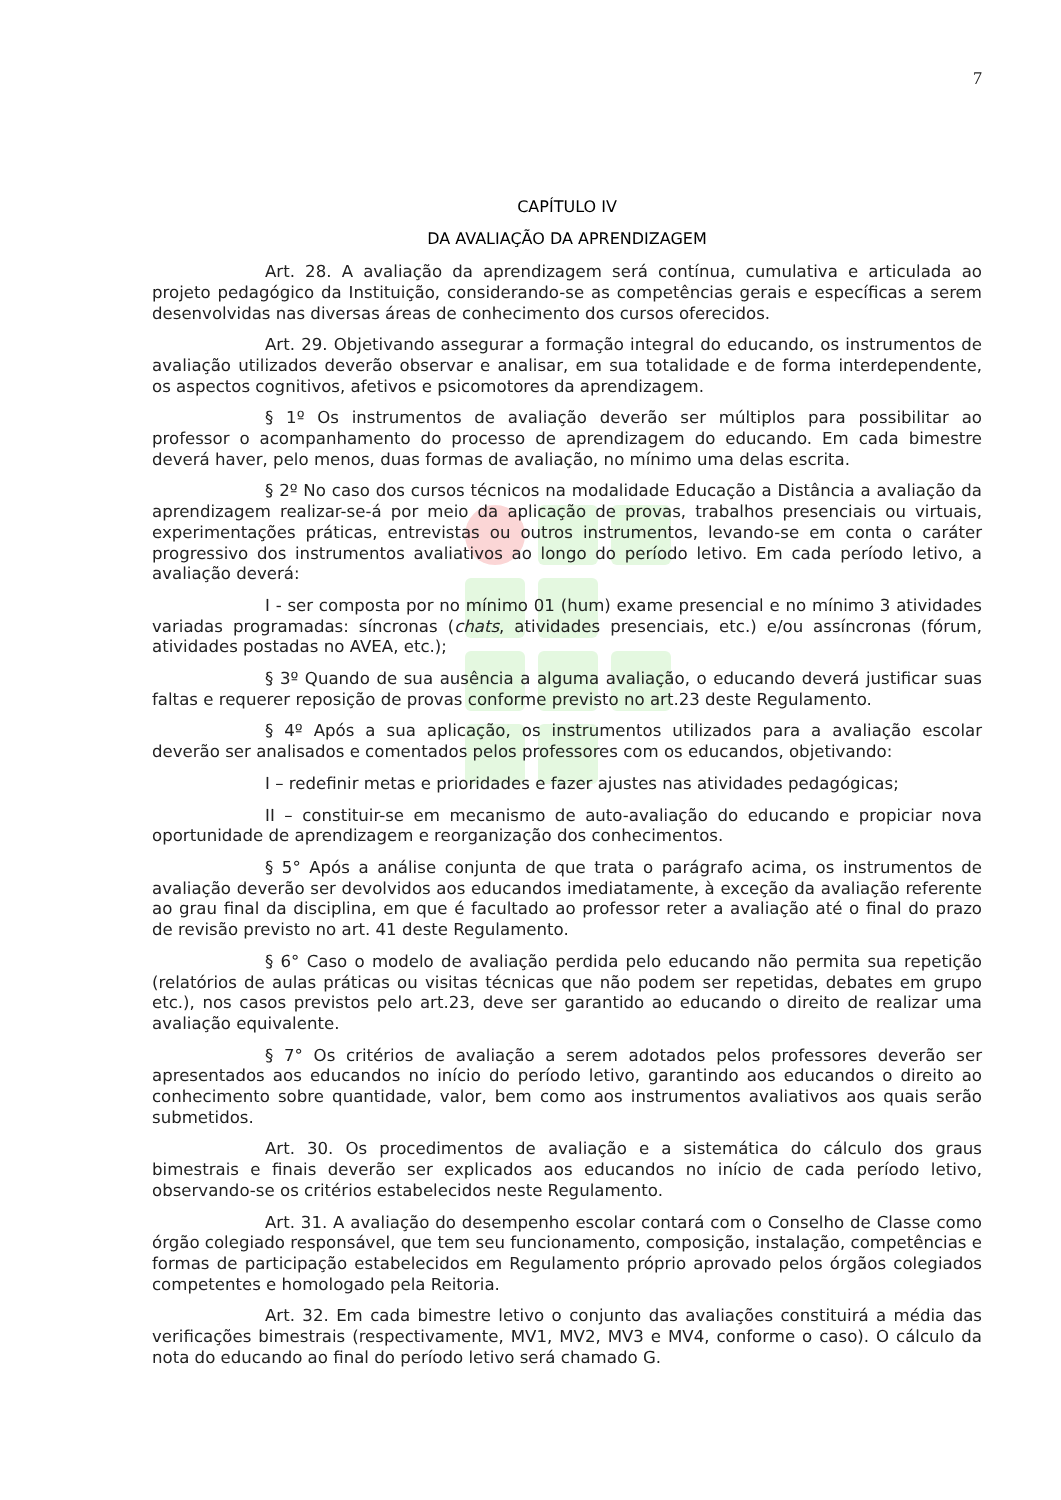7
CAPÍTULO IV
DA AVALIAÇÃO DA APRENDIZAGEM
Art. 28. A avaliação da aprendizagem será contínua, cumulativa e articulada ao projeto pedagógico da Instituição, considerando-se as competências gerais e específicas a serem desenvolvidas nas diversas áreas de conhecimento dos cursos oferecidos.
Art. 29. Objetivando assegurar a formação integral do educando, os instrumentos de avaliação utilizados deverão observar e analisar, em sua totalidade e de forma interdependente, os aspectos cognitivos, afetivos e psicomotores da aprendizagem.
§ 1º Os instrumentos de avaliação deverão ser múltiplos para possibilitar ao professor o acompanhamento do processo de aprendizagem do educando. Em cada bimestre deverá haver, pelo menos, duas formas de avaliação, no mínimo uma delas escrita.
§ 2º No caso dos cursos técnicos na modalidade Educação a Distância a avaliação da aprendizagem realizar-se-á por meio da aplicação de provas, trabalhos presenciais ou virtuais, experimentações práticas, entrevistas ou outros instrumentos, levando-se em conta o caráter progressivo dos instrumentos avaliativos ao longo do período letivo. Em cada período letivo, a avaliação deverá:
I - ser composta por no mínimo 01 (hum) exame presencial e no mínimo 3 atividades variadas programadas: síncronas (chats, atividades presenciais, etc.) e/ou assíncronas (fórum, atividades postadas no AVEA, etc.);
§ 3º Quando de sua ausência a alguma avaliação, o educando deverá justificar suas faltas e requerer reposição de provas conforme previsto no art.23 deste Regulamento.
§ 4º Após a sua aplicação, os instrumentos utilizados para a avaliação escolar deverão ser analisados e comentados pelos professores com os educandos, objetivando:
I – redefinir metas e prioridades e fazer ajustes nas atividades pedagógicas;
II – constituir-se em mecanismo de auto-avaliação do educando e propiciar nova oportunidade de aprendizagem e reorganização dos conhecimentos.
§ 5° Após a análise conjunta de que trata o parágrafo acima, os instrumentos de avaliação deverão ser devolvidos aos educandos imediatamente, à exceção da avaliação referente ao grau final da disciplina, em que é facultado ao professor reter a avaliação até o final do prazo de revisão previsto no art. 41 deste Regulamento.
§ 6° Caso o modelo de avaliação perdida pelo educando não permita sua repetição (relatórios de aulas práticas ou visitas técnicas que não podem ser repetidas, debates em grupo etc.), nos casos previstos pelo art.23, deve ser garantido ao educando o direito de realizar uma avaliação equivalente.
§ 7° Os critérios de avaliação a serem adotados pelos professores deverão ser apresentados aos educandos no início do período letivo, garantindo aos educandos o direito ao conhecimento sobre quantidade, valor, bem como aos instrumentos avaliativos aos quais serão submetidos.
Art. 30. Os procedimentos de avaliação e a sistemática do cálculo dos graus bimestrais e finais deverão ser explicados aos educandos no início de cada período letivo, observando-se os critérios estabelecidos neste Regulamento.
Art. 31. A avaliação do desempenho escolar contará com o Conselho de Classe como órgão colegiado responsável, que tem seu funcionamento, composição, instalação, competências e formas de participação estabelecidos em Regulamento próprio aprovado pelos órgãos colegiados competentes e homologado pela Reitoria.
Art. 32. Em cada bimestre letivo o conjunto das avaliações constituirá a média das verificações bimestrais (respectivamente, MV1, MV2, MV3 e MV4, conforme o caso). O cálculo da nota do educando ao final do período letivo será chamado G.